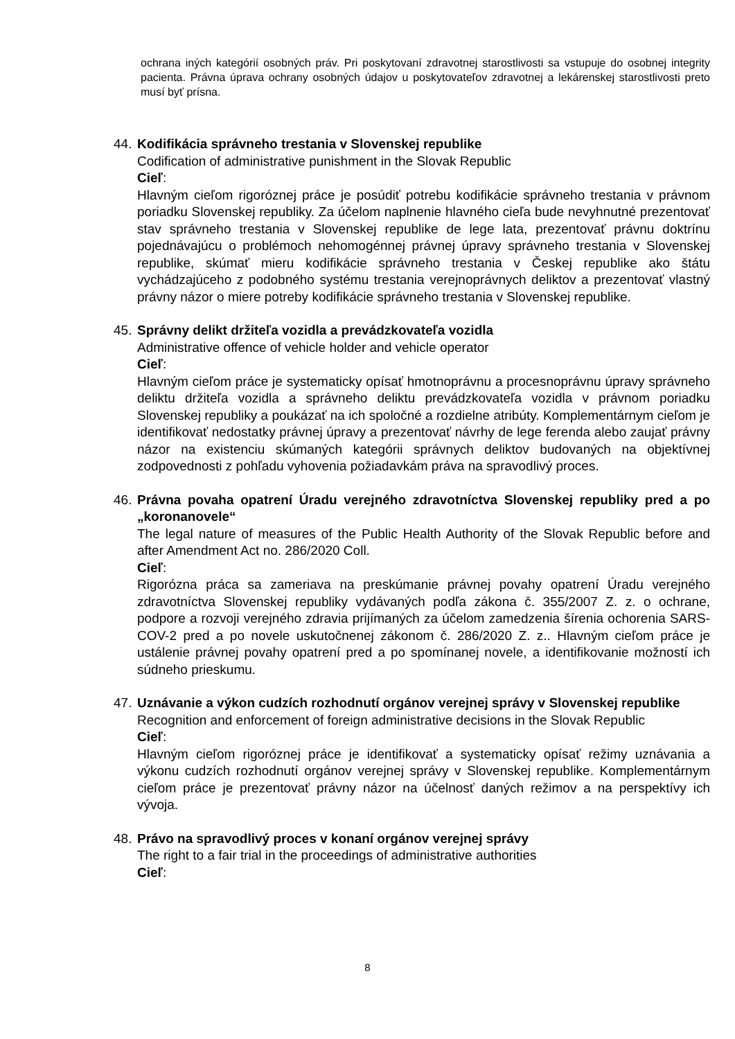ochrana iných kategórií osobných práv. Pri poskytovaní zdravotnej starostlivosti sa vstupuje do osobnej integrity pacienta. Právna úprava ochrany osobných údajov u poskytovateľov zdravotnej a lekárenskej starostlivosti preto musí byť prísna.
44.
Kodifikácia správneho trestania v Slovenskej republike
Codification of administrative punishment in the Slovak Republic
Cieľ:
Hlavným cieľom rigoróznej práce je posúdiť potrebu kodifikácie správneho trestania v právnom poriadku Slovenskej republiky. Za účelom naplnenie hlavného cieľa bude nevyhnutné prezentovať stav správneho trestania v Slovenskej republike de lege lata, prezentovať právnu doktrínu pojednávajúcu o problémoch nehomogénnej právnej úpravy správneho trestania v Slovenskej republike, skúmať mieru kodifikácie správneho trestania v Českej republike ako štátu vychádzajúceho z podobného systému trestania verejnoprávnych deliktov a prezentovať vlastný právny názor o miere potreby kodifikácie správneho trestania v Slovenskej republike.
45.
Správny delikt držiteľa vozidla a prevádzkovateľa vozidla
Administrative offence of vehicle holder and vehicle operator
Cieľ:
Hlavným cieľom práce je systematicky opísať hmotnoprávnu a procesnoprávnu úpravy správneho deliktu držiteľa vozidla a správneho deliktu prevádzkovateľa vozidla v právnom poriadku Slovenskej republiky a poukázať na ich spoločné a rozdielne atribúty. Komplementárnym cieľom je identifikovať nedostatky právnej úpravy a prezentovať návrhy de lege ferenda alebo zaujať právny názor na existenciu skúmaných kategórii správnych deliktov budovaných na objektívnej zodpovednosti z pohľadu vyhovenia požiadavkám práva na spravodlivý proces.
46.
Právna povaha opatrení Úradu verejného zdravotníctva Slovenskej republiky pred a po „koronanovele“
The legal nature of measures of the Public Health Authority of the Slovak Republic before and after Amendment Act no. 286/2020 Coll.
Cieľ:
Rigorózna práca sa zameriava na preskúmanie právnej povahy opatrení Úradu verejného zdravotníctva Slovenskej republiky vydávaných podľa zákona č. 355/2007 Z. z. o ochrane, podpore a rozvoji verejného zdravia prijímaných za účelom zamedzenia šírenia ochorenia SARS-COV-2 pred a po novele uskutočnenej zákonom č. 286/2020 Z. z.. Hlavným cieľom práce je ustálenie právnej povahy opatrení pred a po spomínanej novele, a identifikovanie možností ich súdneho prieskumu.
47.
Uznávanie a výkon cudzích rozhodnutí orgánov verejnej správy v Slovenskej republike
Recognition and enforcement of foreign administrative decisions in the Slovak Republic
Cieľ:
Hlavným cieľom rigoróznej práce je identifikovať a systematicky opísať režimy uznávania a výkonu cudzích rozhodnutí orgánov verejnej správy v Slovenskej republike. Komplementárnym cieľom práce je prezentovať právny názor na účelnosť daných režimov a na perspektívy ich vývoja.
48.
Právo na spravodlivý proces v konaní orgánov verejnej správy
The right to a fair trial in the proceedings of administrative authorities
Cieľ:
8